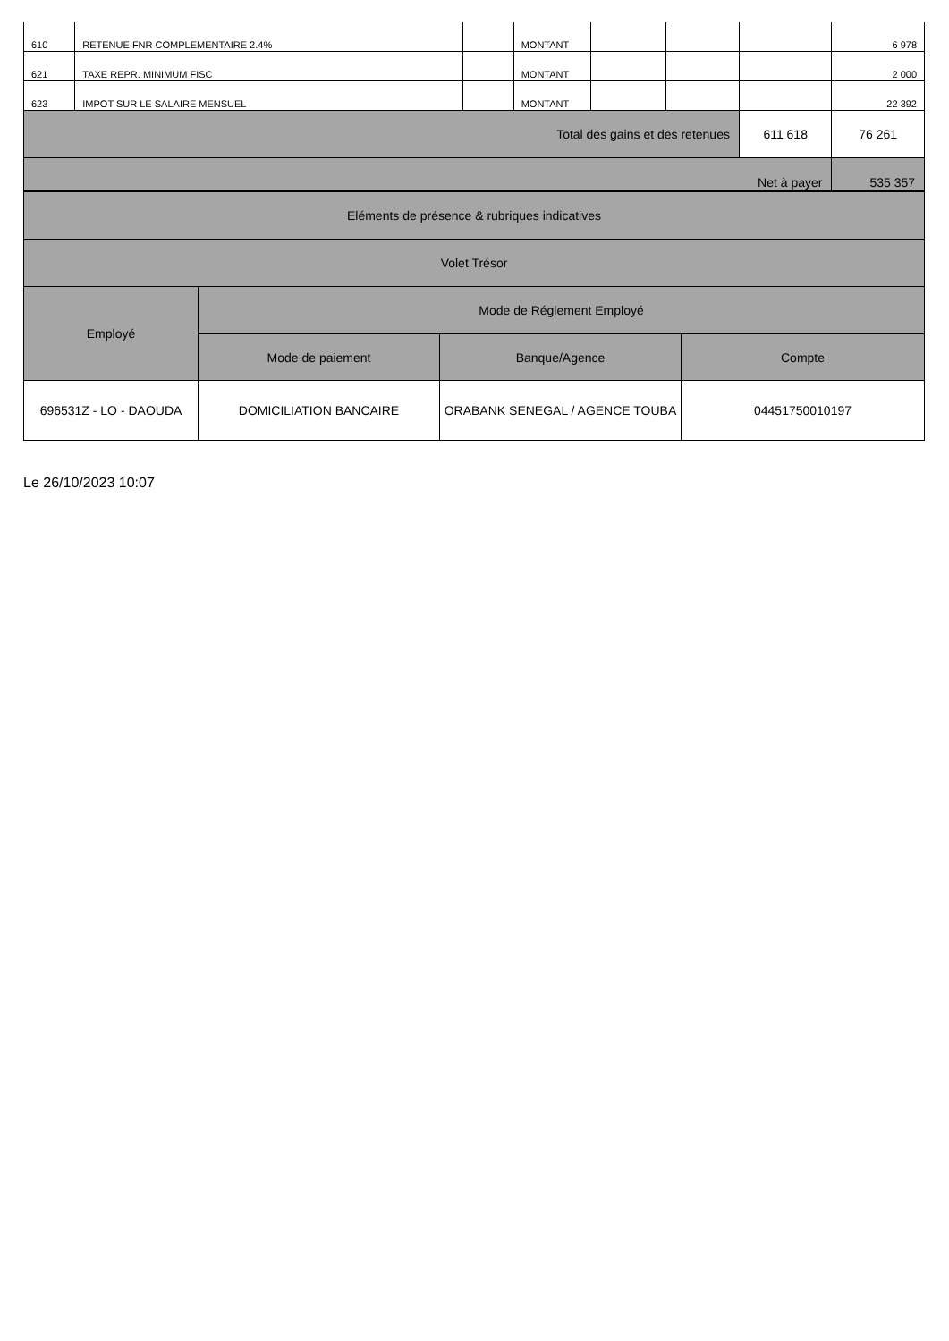| 610 | RETENUE FNR COMPLEMENTAIRE 2.4% | | MONTANT | | | | 6 978 |
| 621 | TAXE REPR. MINIMUM FISC | | MONTANT | | | | 2 000 |
| 623 | IMPOT SUR LE SALAIRE MENSUEL | | MONTANT | | | | 22 392 |
| Total des gains et des retenues | | | | | | 611 618 | 76 261 |
| Net à payer | | | | | | | 535 357 |
| Eléments de présence & rubriques indicatives | | | |
| Volet Trésor | | | |
| Employé | Mode de Réglement Employé | | |
| | Mode de paiement | Banque/Agence | Compte |
| 696531Z - LO - DAOUDA | DOMICILIATION BANCAIRE | ORABANK SENEGAL / AGENCE TOUBA | 04451750010197 |
Le 26/10/2023 10:07